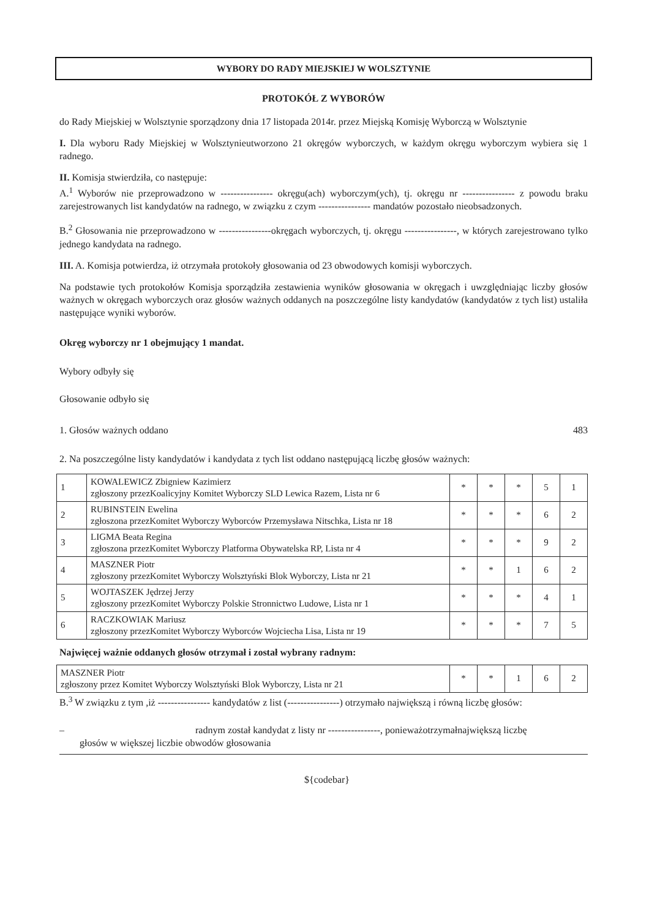WYBORY DO RADY MIEJSKIEJ W WOLSZTYNIE
PROTOKÓŁ Z WYBORÓW
do Rady Miejskiej w Wolsztynie sporządzony dnia 17 listopada 2014r. przez Miejską Komisję Wyborczą w Wolsztynie
I. Dla wyboru Rady Miejskiej w Wolsztynieutworzono 21 okręgów wyborczych, w każdym okręgu wyborczym wybiera się 1 radnego.
II. Komisja stwierdziła, co następuje:
A.<sup>1</sup> Wyborów nie przeprowadzono w ---------------- okręgu(ach) wyborczym(ych), tj. okręgu nr ---------------- z powodu braku zarejestrowanych list kandydatów na radnego, w związku z czym ---------------- mandatów pozostało nieobsadzonych.
B.<sup>2</sup> Głosowania nie przeprowadzono w ----------------okręgach wyborczych, tj. okręgu ----------------, w których zarejestrowano tylko jednego kandydata na radnego.
III. A. Komisja potwierdza, iż otrzymała protokoły głosowania od 23 obwodowych komisji wyborczych.
Na podstawie tych protokołów Komisja sporządziła zestawienia wyników głosowania w okręgach i uwzględniając liczby głosów ważnych w okręgach wyborczych oraz głosów ważnych oddanych na poszczególne listy kandydatów (kandydatów z tych list) ustaliła następujące wyniki wyborów.
Okręg wyborczy nr 1 obejmujący 1 mandat.
Wybory odbyły się
Głosowanie odbyło się
1. Głosów ważnych oddano 483
2. Na poszczególne listy kandydatów i kandydata z tych list oddano następującą liczbę głosów ważnych:
| 1 | KOWALEWICZ Zbigniew Kazimierz zgłoszony przezKoalicyjny Komitet Wyborczy SLD Lewica Razem, Lista nr 6 | * | * | * | 5 | 1 |
| 2 | RUBINSTEIN Ewelina zgłoszona przezKomitet Wyborczy Wyborców Przemysława Nitschka, Lista nr 18 | * | * | * | 6 | 2 |
| 3 | LIGMA Beata Regina zgłoszona przezKomitet Wyborczy Platforma Obywatelska RP, Lista nr 4 | * | * | * | 9 | 2 |
| 4 | MASZNER Piotr zgłoszony przezKomitet Wyborczy Wolsztyński Blok Wyborczy, Lista nr 21 | * | * | 1 | 6 | 2 |
| 5 | WOJTASZEK Jędrzej Jerzy zgłoszony przezKomitet Wyborczy Polskie Stronnictwo Ludowe, Lista nr 1 | * | * | * | 4 | 1 |
| 6 | RACZKOWIAK Mariusz zgłoszony przezKomitet Wyborczy Wyborców Wojciecha Lisa, Lista nr 19 | * | * | * | 7 | 5 |
Najwięcej ważnie oddanych głosów otrzymał i został wybrany radnym:
| MASZNER Piotr zgłoszony przez Komitet Wyborczy Wolsztyński Blok Wyborczy, Lista nr 21 | * | * | 1 | 6 | 2 |
B.<sup>3</sup> W związku z tym ,iż ---------------- kandydatów z list (----------------) otrzymało największą i równą liczbę głosów:
– radnym został kandydat z listy nr ----------------, ponieważotrzymałnajwiększą liczbę
głosów w większej liczbie obwodów głosowania
${codebar}